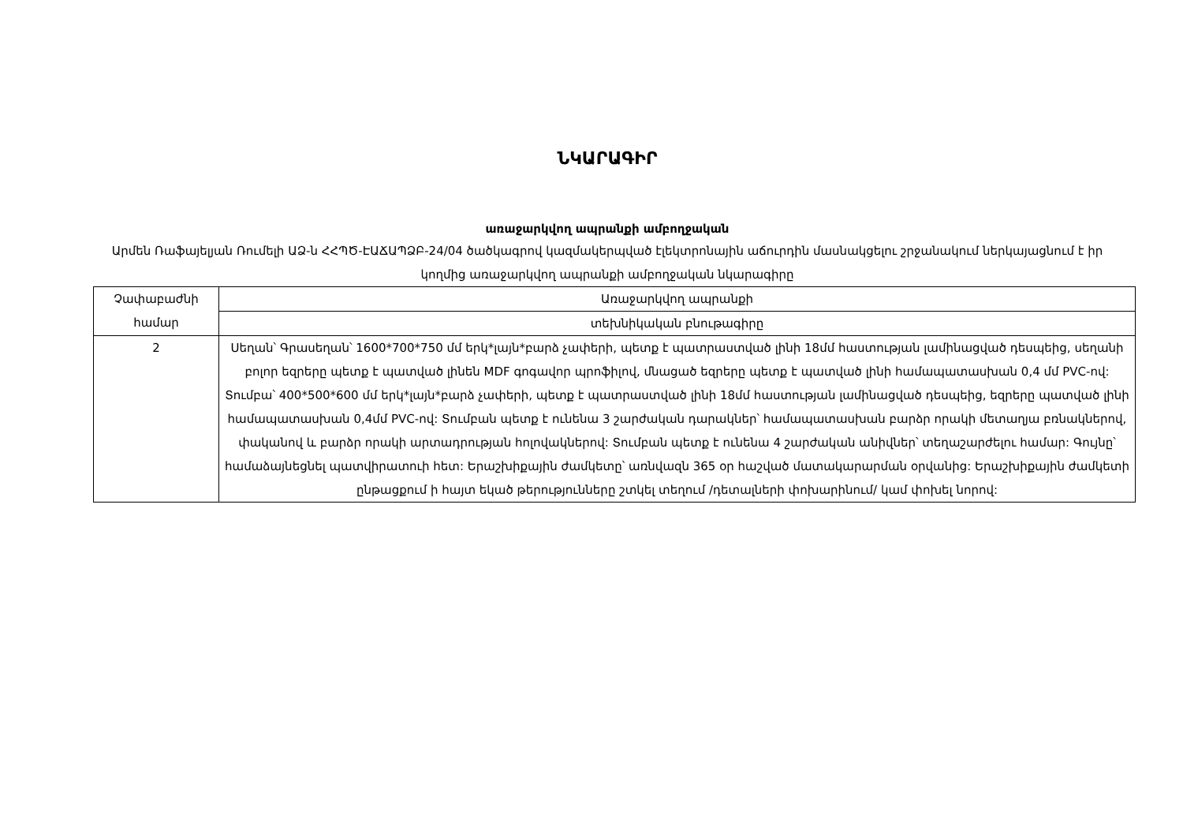ՆԿԱՐԱԳԻՐ
առաջարկվող ապրանքի ամբողջական
Արմեն Ռաֆայելյան Ռումելի ԱՁ-ն ՀՀՊԾ-ԷԱՃԱՊՁԲ-24/04 ծածկագրով կազմակերպված էլեկտրոնային աճուրդին մասնակցելու շրջանակում ներկայացնում է իր կողմից առաջարկվող ապրանքի ամբողջական նկարագիրը
| Չափաբաժնի համար | Առաջարկվող ապրանքի |
| --- | --- |
| | տեխնիկական բնութագիրը |
| 2 | Սեղան՝ Գրասեղան՝ 1600*700*750 մմ երկ*լայն*բարձ չափերի, պետք է պատրաստված լինի 18մմ հաստության լամինացված դեսպեից, սեղանի բոլոր եզրերը պետք է պատված լինեն MDF գոգավոր պրոֆիլով, մնացած եզրերը պետք է պատված լինի համապատասխան 0,4 մմ PVC-ով: Տումբա՝ 400*500*600 մմ երկ*լայն*բարձ չափերի, պետք է պատրաստված լինի 18մմ հաստության լամինացված դեսպեից, եզրերը պատված լինի համապատասխան 0,4մմ PVC-ով: Տումբան պետք է ունենա 3 շարժական դարակներ՝ համապատասխան բարձր որակի մետաղյա բռնակներով, փականով և բարձր որակի արտադրության հոլովակներով: Տումբան պետք է ունենա 4 շարժական անիվներ՝ տեղաշարժելու համար: Գույնը՝ համաձայնեցնել պատվիրատուի հետ: Երաշխիքային ժամկետը՝ առնվազն 365 օր հաշված մատակարարման օրվանից: Երաշխիքային ժամկետի ընթացքում ի հայտ եկած թերությունները շտկել տեղում /դետալների փոխարինում/ կամ փոխել նորով: |